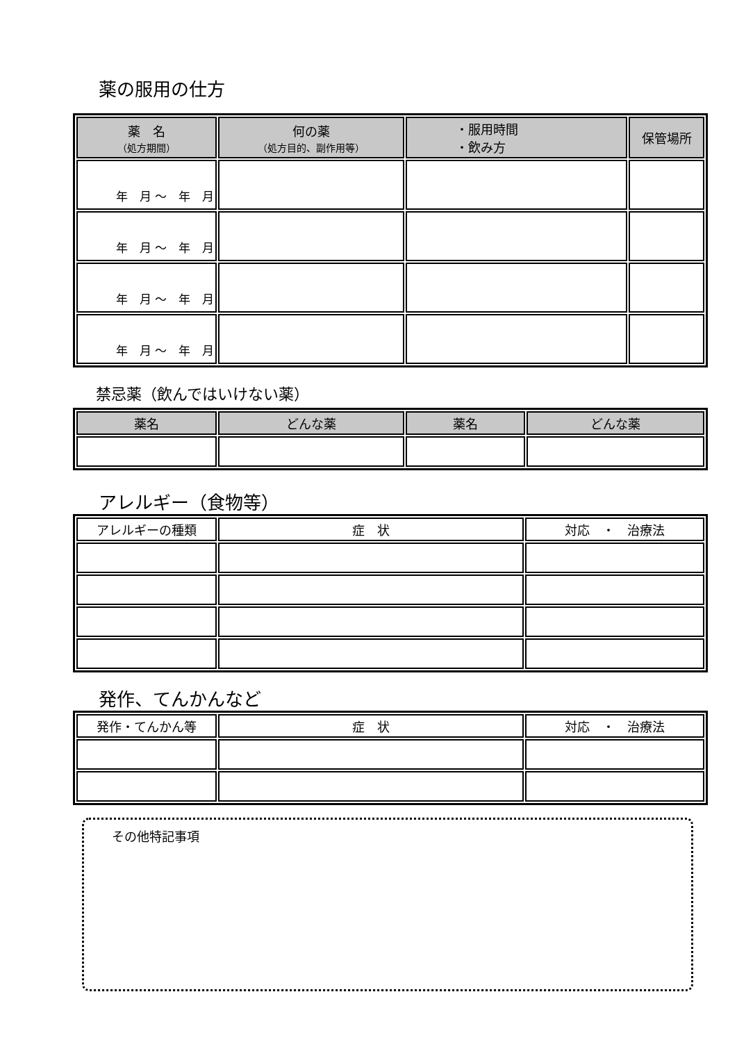薬の服用の仕方
| 薬 名 （処方期間） | 何の薬 （処方目的、副作用等） | ・服用時間 ・飲み方 | 保管場所 |
| --- | --- | --- | --- |
| 年 月 ～ 年 月 | | | |
| 年 月 ～ 年 月 | | | |
| 年 月 ～ 年 月 | | | |
| 年 月 ～ 年 月 | | | |
禁忌薬（飲んではいけない薬）
| 薬名 | どんな薬 | 薬名 | どんな薬 |
| --- | --- | --- | --- |
アレルギー（食物等）
| アレルギーの種類 | 症 状 | 対応 ・ 治療法 |
| --- | --- | --- |
発作、てんかんなど
| 発作・てんかん等 | 症 状 | 対応 ・ 治療法 |
| --- | --- | --- |
その他特記事項